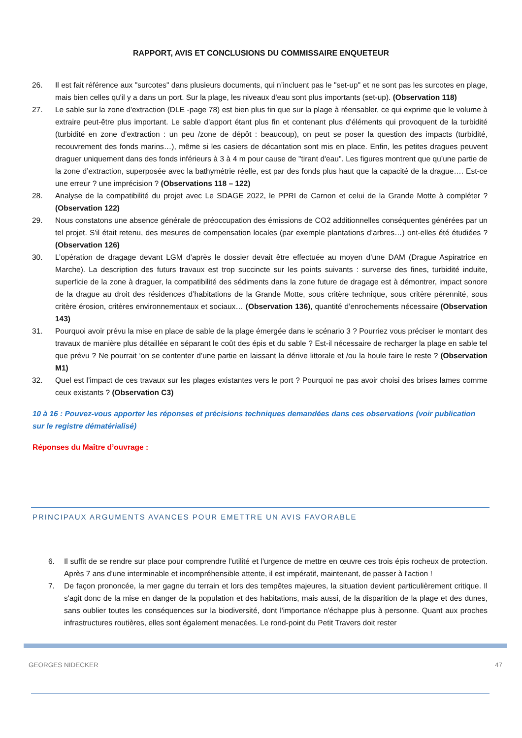RAPPORT, AVIS ET CONCLUSIONS DU COMMISSAIRE ENQUETEUR
26. Il est fait référence aux "surcotes" dans plusieurs documents, qui n’incluent pas le "set-up" et ne sont pas les surcotes en plage, mais bien celles qu'il y a dans un port. Sur la plage, les niveaux d'eau sont plus importants (set-up). (Observation 118)
27. Le sable sur la zone d'extraction (DLE -page 78) est bien plus fin que sur la plage à réensabler, ce qui exprime que le volume à extraire peut-être plus important. Le sable d’apport étant plus fin et contenant plus d'éléments qui provoquent de la turbidité (turbidité en zone d’extraction : un peu /zone de dépôt : beaucoup), on peut se poser la question des impacts (turbidité, recouvrement des fonds marins…), même si les casiers de décantation sont mis en place. Enfin, les petites dragues peuvent draguer uniquement dans des fonds inférieurs à 3 à 4 m pour cause de "tirant d'eau". Les figures montrent que qu’une partie de la zone d’extraction, superposée avec la bathymétrie réelle, est par des fonds plus haut que la capacité de la drague…. Est-ce une erreur ? une imprécision ? (Observations 118 – 122)
28. Analyse de la compatibilité du projet avec Le SDAGE 2022, le PPRI de Carnon et celui de la Grande Motte à compléter ? (Observation 122)
29. Nous constatons une absence générale de préoccupation des émissions de CO2 additionnelles conséquentes générées par un tel projet. S'il était retenu, des mesures de compensation locales (par exemple plantations d’arbres…) ont-elles été étudiées ? (Observation 126)
30. L’opération de dragage devant LGM d’après le dossier devait être effectuée au moyen d’une DAM (Drague Aspiratrice en Marche). La description des futurs travaux est trop succincte sur les points suivants : surverse des fines, turbidité induite, superficie de la zone à draguer, la compatibilité des sédiments dans la zone future de dragage est à démontrer, impact sonore de la drague au droit des résidences d’habitations de la Grande Motte, sous critère technique, sous critère pérennité, sous critère érosion, critères environnementaux et sociaux… (Observation 136), quantité d’enrochements nécessaire (Observation 143)
31. Pourquoi avoir prévu la mise en place de sable de la plage émergée dans le scénario 3 ? Pourriez vous préciser le montant des travaux de manière plus détaillée en séparant le coût des épis et du sable ? Est-il nécessaire de recharger la plage en sable tel que prévu ? Ne pourrait ‘on se contenter d’une partie en laissant la dérive littorale et /ou la houle faire le reste ? (Observation M1)
32. Quel est l’impact de ces travaux sur les plages existantes vers le port ? Pourquoi ne pas avoir choisi des brises lames comme ceux existants ? (Observation C3)
10 à 16 : Pouvez-vous apporter les réponses et précisions techniques demandées dans ces observations (voir publication sur le registre dématérialisé)
Réponses du Maître d’ouvrage :
PRINCIPAUX ARGUMENTS AVANCES POUR EMETTRE UN AVIS FAVORABLE
6. Il suffit de se rendre sur place pour comprendre l'utilité et l'urgence de mettre en œuvre ces trois épis rocheux de protection. Après 7 ans d'une interminable et incompréhensible attente, il est impératif, maintenant, de passer à l'action !
7. De façon prononcée, la mer gagne du terrain et lors des tempêtes majeures, la situation devient particulièrement critique. Il s'agit donc de la mise en danger de la population et des habitations, mais aussi, de la disparition de la plage et des dunes, sans oublier toutes les conséquences sur la biodiversité, dont l'importance n'échappe plus à personne. Quant aux proches infrastructures routières, elles sont également menacées. Le rond-point du Petit Travers doit rester
GEORGES NIDECKER 47